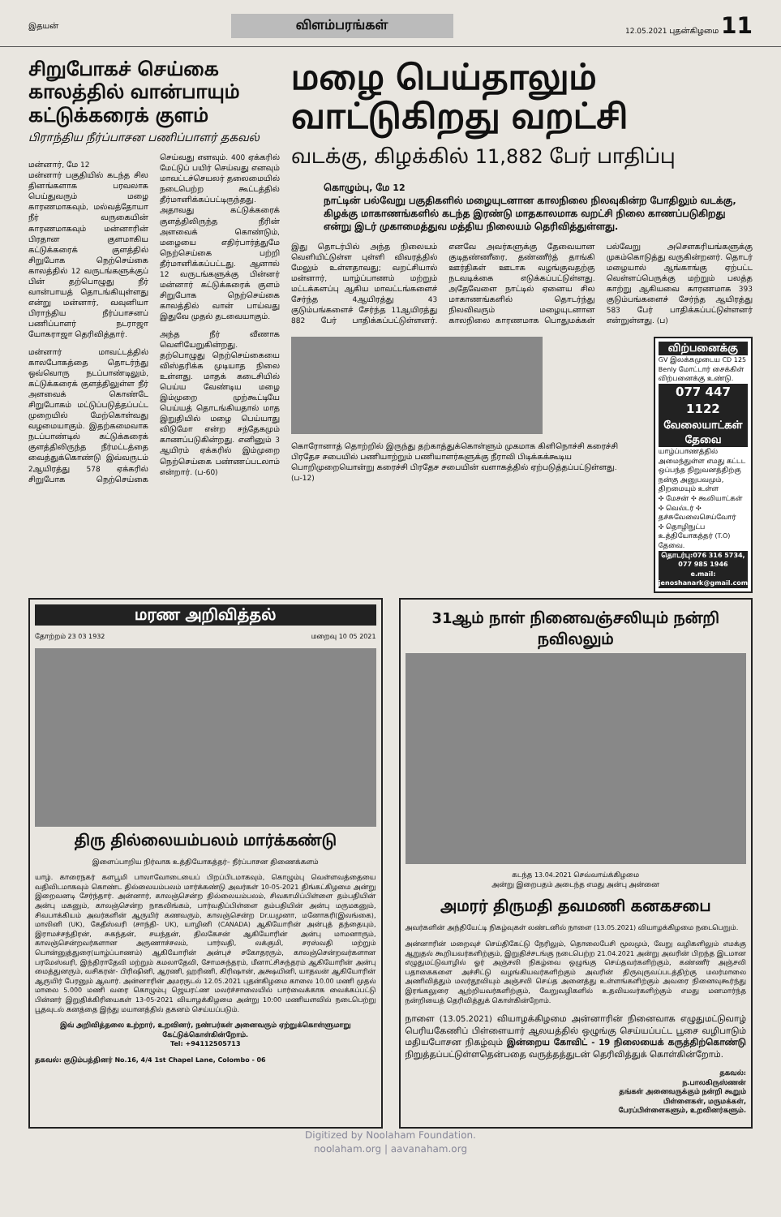இதயன் விளம்பரங்கள் 12.05.2021 புதன்கிழமை 11
சிறுபோகச் செய்கை காலத்தில் வான்பாயும் கட்டுக்கரைக் குளம்
பிராந்திய நீர்ப்பாசன பணிப்பாளர் தகவல்
மன்னார், மே 12
மன்னார் பகுதியில் கடந்த சில தினங்களாக பரவலாக பெய்துவரும் மழை காரணமாகவும், மல்வத்தோயா நீர் வருகையின் காரணமாகவும் மன்னாரின் பிரதான குளமாகிய கட்டுக்கரைக் குளத்தில் சிறுபோக நெற்செய்கை காலத்தில் 12 வருடங்களுக்குப் பின் தற்பொழுது நீர் வான்பாயத் தொடங்கியுள்ளது என்று மன்னார், வவுனியா பிராந்திய நீர்ப்பாசனப் பணிப்பாளர் நடராஜா யோகராஜா தெரிவித்தார்.
மன்னார் மாவட்டத்தில் காலபோகத்தை தொடர்ந்து ஒவ்வொரு நடப்பாண்டிலும், கட்டுக்கரைக் குளத்திலுள்ள நீர் அளவைக் கொண்டே சிறுபோகம் மட்டுப்படுத்தப்பட்ட முறையில் மேற்கொள்வது வழமையாகும். இதற்கமைவாக நடப்பாண்டில் கட்டுக்கரைக் குளத்திலிருந்த நீர்மட்டத்தை வைத்துக்கொண்டு இவ்வருடம் 2ஆயிரத்து 578 ஏக்கரில் சிறுபோக நெற்செய்கை செய்வது எனவும். 400 ஏக்கரில் மேட்டுப் பயிர் செய்வது எனவும் மாவட்டச்செயலர் தலைமையில் நடைபெற்ற கூட்டத்தில் தீர்மானிக்கப்பட்டிருந்தது. அதாவது கட்டுக்கரைக் குளத்திலிருந்த நீரின் அளவைக் கொண்டும், மழையை எதிர்பார்த்துமே நெற்செய்கை பற்றி தீர்மானிக்கப்பட்டது. ஆனால் 12 வருடங்களுக்கு பின்னர் மன்னார் கட்டுக்கரைக் குளம் சிறுபோக நெற்செய்கை காலத்தில் வான் பாய்வது இதுவே முதல் தடவையாகும்.
அந்த நீர் வீணாக வெளியேறுகின்றது. தற்பொழுது நெற்செய்கையை விஸ்தரிக்க முடியாத நிலை உள்ளது. மாதக் கடைசியில் பெய்ய வேண்டிய மழை இம்முறை முற்கூட்டியே பெய்யத் தொடங்கியதால் மாத இறுதியில் மழை பெய்யாது விடுமோ என்ற சந்தேகமும் காணப்படுகின்றது. எனினும் 3 ஆயிரம் ஏக்கரில் இம்முறை நெற்செய்கை பண்ணப்படலாம் என்றார். (ப-60)
மழை பெய்தாலும் வாட்டுகிறது வறட்சி
வடக்கு, கிழக்கில் 11,882 பேர் பாதிப்பு
கொழும்பு, மே 12
நாட்டின் பல்வேறு பகுதிகளில் மழையுடனான காலநிலை நிலவுகின்ற போதிலும் வடக்கு, கிழக்கு மாகாணங்களில் கடந்த இரண்டு மாதகாலமாக வறட்சி நிலை காணப்படுகிறது என்று இடர் முகாமைத்துவ மத்திய நிலையம் தெரிவித்துள்ளது.
இது தொடர்பில் அந்த நிலையம் வெளியிட்டுள்ள புள்ளி விவரத்தில் மேலும் உள்ளதாவது; வறட்சியால் மன்னார், யாழ்ப்பாணம் மற்றும் மட்டக்களப்பு ஆகிய மாவட்டங்களைச் சேர்ந்த 4ஆயிரத்து 43 குடும்பங்களைச் சேர்ந்த 11ஆயிரத்து 882 பேர் பாதிக்கப்பட்டுள்ளனர். எனவே அவர்களுக்கு தேவையான குடிதண்ணீரை, தண்ணீர்த் தாங்கி ஊர்திகள் ஊடாக வழங்குவதற்கு நடவடிக்கை எடுக்கப்பட்டுள்ளது. அதேவேளை நாட்டில் ஏனைய சில மாகாணங்களில் தொடர்ந்து நிலவிவரும் மழையுடனான காலநிலை காரணமாக பொதுமக்கள் பல்வேறு அசௌகரியங்களுக்கு முகம்கொடுத்து வருகின்றனர். தொடர் மழையால் ஆங்காங்கு ஏற்பட்ட வெள்ளப்பெருக்கு மற்றும் பலத்த காற்று ஆகியவை காரணமாக 393 குடும்பங்களைச் சேர்ந்த ஆயிரத்து 583 பேர் பாதிக்கப்பட்டுள்ளனர் என்றுள்ளது. (ப)
கொரோனாத் தொற்றில் இருந்து தற்காத்துக்கொள்ளும் முகமாக கிளிநொச்சி கரைச்சி பிரதேச சபையில் பணியாற்றும் பணியாளர்களுக்கு நீராவி பிடிக்கக்கூடிய பொறிமுறையொன்று கரைச்சி பிரதேச சபையின் வளாகத்தில் ஏற்படுத்தப்பட்டுள்ளது. (ப-12)
விற்பனைக்கு
GV இலக்கமுடைய CD 125 Benly மோட்டார் சைக்கிள் விற்பனைக்கு உண்டு.
077 447 1122
வேலையாட்கள் தேவை
யாழ்ப்பாணத்தில் அமைந்துள்ள எமது கட்டட ஒப்பந்த நிறுவனத்திற்கு நன்கு அனுபவமும், திறமையும் உள்ள
✣ மேசன் ✣ கூலியாட்கள்
✣ வெல்டர் ✣ தச்சுவேலைசெய்வோர்
✣ தொழிநுட்ப உத்தியோகத்தர் (T.O)
தேவை.
தொடர்பு:076 316 5734, 077 985 1946
e.mail: jenoshanark@gmail.com
மரண அறிவித்தல்
தோற்றம் 23 03 1932 மறைவு 10 05 2021
திரு தில்லையம்பலம் மார்க்கண்டு
இளைப்பாறிய நிர்வாக உத்தியோகத்தர்– நீர்ப்பாசன திணைக்களம்
யாழ். காரைநகர் களபூமி பாலாவோடையைப் பிறப்பிடமாகவும், கொழும்பு வெள்ளவத்தையை வதிவிடமாகவும் கொண்ட தில்லையம்பலம் மார்க்கண்டு அவர்கள் 10-05-2021 திங்கட்கிழமை அன்று இறைவனடி சேர்ந்தார். அன்னார், காலஞ்சென்ற தில்லையம்பலம், சிவகாமிப்பிள்ளை தம்பதியின் அன்பு மகனும், காலஞ்சென்ற நாகலிங்கம், பார்வதிப்பிள்ளை தம்பதியின் அன்பு மருமகனும், சிவபாக்கியம் அவர்களின் ஆருயிர் கணவரும், காலஞ்சென்ற Dr.யமுனா, மனோகரி(இலங்கை), மாலினி (UK), கேதீஸ்வரி (சாந்தி- UK), யாழினி (CANADA) ஆகியோரின் அன்புத் தந்தையும், இராமச்சந்திரன், சுகந்தன், சயந்தன், திலகேசன் ஆகியோரின் அன்பு மாமனாரும், காலஞ்சென்றவர்களான அருணாச்சலம், பார்வதி, லக்குமி, சரஸ்வதி மற்றும் பொன்னுத்துரை(யாழ்ப்பாணம்) ஆகியோரின் அன்புச் சகோதரரும், காலஞ்சென்றவர்களான பரமேஸ்வரி, இந்திராதேவி மற்றும் கமலாதேவி, சோமசுந்தரம், மீனாட்சிசுந்தரம் ஆகியோரின் அன்பு மைத்துனரும், வசிகரன்- பிரிஷினி, ஆரணி, ஹரிணி, கிரிஷான், அக்ஷயினி, யாதவன் ஆகியோரின் ஆருயிர் பேரனும் ஆவார். அன்னாரின் அமரருடல் 12.05.2021 புதன்கிழமை காலை 10.00 மணி முதல் மாலை 5.000 மணி வரை கொழும்பு ஜெயரட்ண மலர்ச்சாலையில் பார்வைக்காக வைக்கப்பட்டு பின்னர் இறுதிக்கிரியைகள் 13-05-2021 வியாழக்கிழமை அன்று 10:00 மணியளவில் நடைபெற்று பூதவுடல் கனத்தை இந்து மயானத்தில் தகனம் செய்யப்படும்.
இவ் அறிவித்தலை உற்றார், உறவினர், நண்பர்கள் அனைவரும் ஏற்றுக்கொள்ளுமாறு கேட்டுக்கொள்கின்றோம்.
Tel: +94112505713
தகவல்: குடும்பத்தினர் No.16, 4/4 1st Chapel Lane, Colombo - 06
31ஆம் நாள் நினைவஞ்சலியும் நன்றி நவிலலும்
கடந்த 13.04.2021 செவ்வாய்க்கிழமை
அன்று இறைபதம் அடைந்த எமது அன்பு அன்னை
அமரர் திருமதி தவமணி கனகசபை
அவர்களின் அந்தியேட்டி நிகழ்வுகள் லண்டனில் நாளை (13.05.2021) வியாழக்கிழமை நடைபெறும்.
அன்னாரின் மறைவுச் செய்திகேட்டு நேரிலும், தொலைபேசி மூலமும், வேறு வழிகளிலும் எமக்கு ஆறுதல் கூறியவர்களிற்கும், இறுதிச்சடங்கு நடைபெற்ற 21.04.2021 அன்று அவரின் பிறந்த இடமான எழுதுமட்டுவாழில் ஓர் அஞ்சலி நிகழ்வை ஒழுங்கு செய்தவர்களிற்கும், கண்ணீர் அஞ்சலி பதாகைகளை அச்சிட்டு வழங்கியவர்களிற்கும் அவரின் திருவுருவப்படத்திற்கு மலர்மாலை அணிவித்தும் மலர்தூவியும் அஞ்சலி செய்த அனைத்து உள்ளங்களிற்கும் அவரை நினைவுகூர்ந்து இரங்கலுரை ஆற்றியவர்களிற்கும், வேறுவழிகளில் உதவியவர்களிற்கும் எமது மனமார்ந்த நன்றியைத் தெரிவித்துக் கொள்கின்றோம்.
நாளை (13.05.2021) வியாழக்கிழமை அன்னாரின் நினைவாக எழுதுமட்டுவாழ் பெரியகேணிப் பிள்ளையார் ஆலயத்தில் ஒழுங்கு செய்யப்பட்ட பூசை வழிபாடும் மதியபோசன நிகழ்வும் இன்றைய கோவிட் - 19 நிலையைக் கருத்திற்கொண்டு நிறுத்தப்பட்டுள்ளதென்பதை வருத்தத்துடன் தெரிவித்துக் கொள்கின்றோம்.
தகவல்:
ந.பாலகிருஸ்ணன்
தங்கள் அனைவருக்கும் நன்றி கூறும்
பிள்ளைகள், மருமக்கள்,
பேரப்பிள்ளைகளும், உறவினர்களும்.
Digitized by Noolaham Foundation.
noolaham.org | aavanaham.org